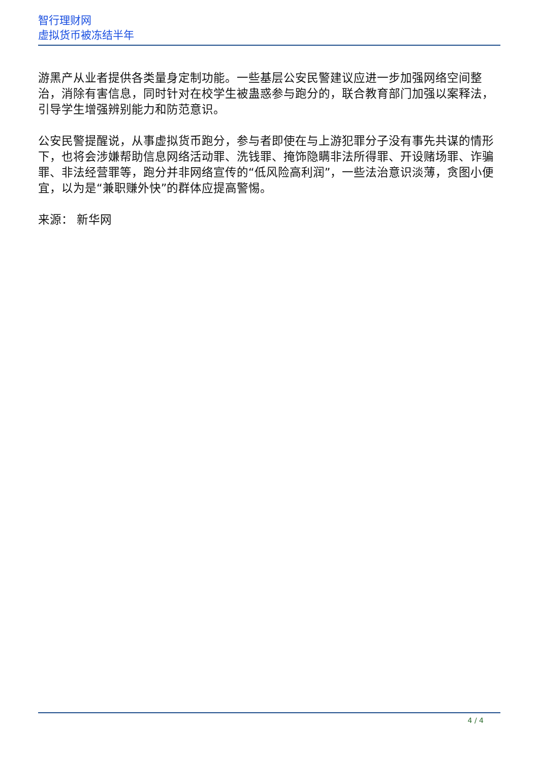智行理财网
虚拟货币被冻结半年
游黑产从业者提供各类量身定制功能。一些基层公安民警建议应进一步加强网络空间整治，消除有害信息，同时针对在校学生被蛊惑参与跑分的，联合教育部门加强以案释法，引导学生增强辨别能力和防范意识。
公安民警提醒说，从事虚拟货币跑分，参与者即使在与上游犯罪分子没有事先共谋的情形下，也将会涉嫌帮助信息网络活动罪、洗钱罪、掩饰隐瞒非法所得罪、开设赌场罪、诈骗罪、非法经营罪等，跑分并非网络宣传的“低风险高利润”，一些法治意识淡薄，贪图小便宜，以为是“兼职赚外快”的群体应提高警惕。
来源： 新华网
4 / 4